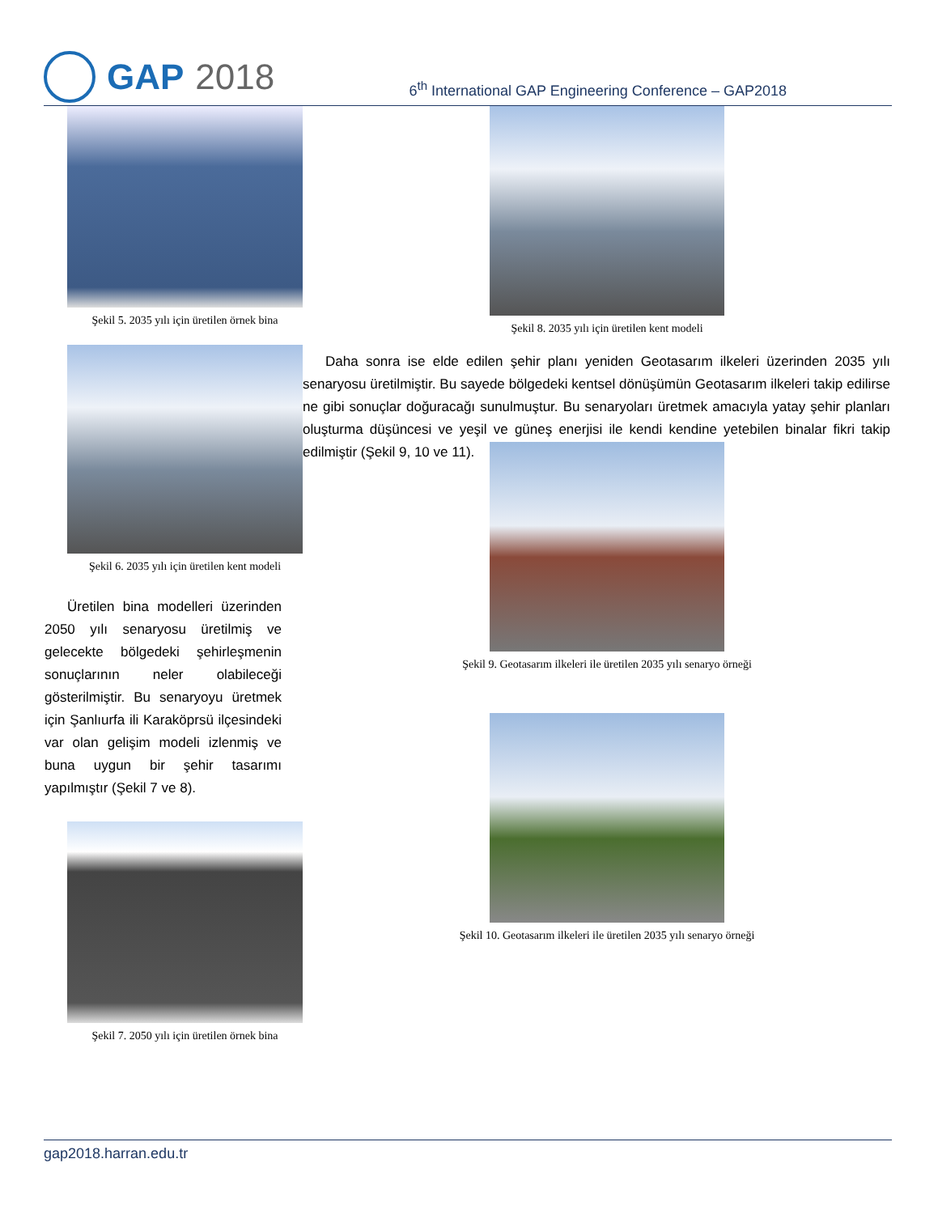GAP 2018
6<sup>th</sup> International GAP Engineering Conference – GAP2018
Şekil 5. 2035 yılı için üretilen örnek bina
Şekil 6. 2035 yılı için üretilen kent modeli
Üretilen bina modelleri üzerinden 2050 yılı senaryosu üretilmiş ve gelecekte bölgedeki şehirleşmenin sonuçlarının neler olabileceği gösterilmiştir. Bu senaryoyu üretmek için Şanlıurfa ili Karaköprsü ilçesindeki var olan gelişim modeli izlenmiş ve buna uygun bir şehir tasarımı yapılmıştır (Şekil 7 ve 8).
Şekil 7. 2050 yılı için üretilen örnek bina
Şekil 8. 2035 yılı için üretilen kent modeli
Daha sonra ise elde edilen şehir planı yeniden Geotasarım ilkeleri üzerinden 2035 yılı senaryosu üretilmiştir. Bu sayede bölgedeki kentsel dönüşümün Geotasarım ilkeleri takip edilirse ne gibi sonuçlar doğuracağı sunulmuştur. Bu senaryoları üretmek amacıyla yatay şehir planları oluşturma düşüncesi ve yeşil ve güneş enerjisi ile kendi kendine yetebilen binalar fikri takip edilmiştir (Şekil 9, 10 ve 11).
Şekil 9. Geotasarım ilkeleri ile üretilen 2035 yılı senaryo örneği
Şekil 10. Geotasarım ilkeleri ile üretilen 2035 yılı senaryo örneği
gap2018.harran.edu.tr